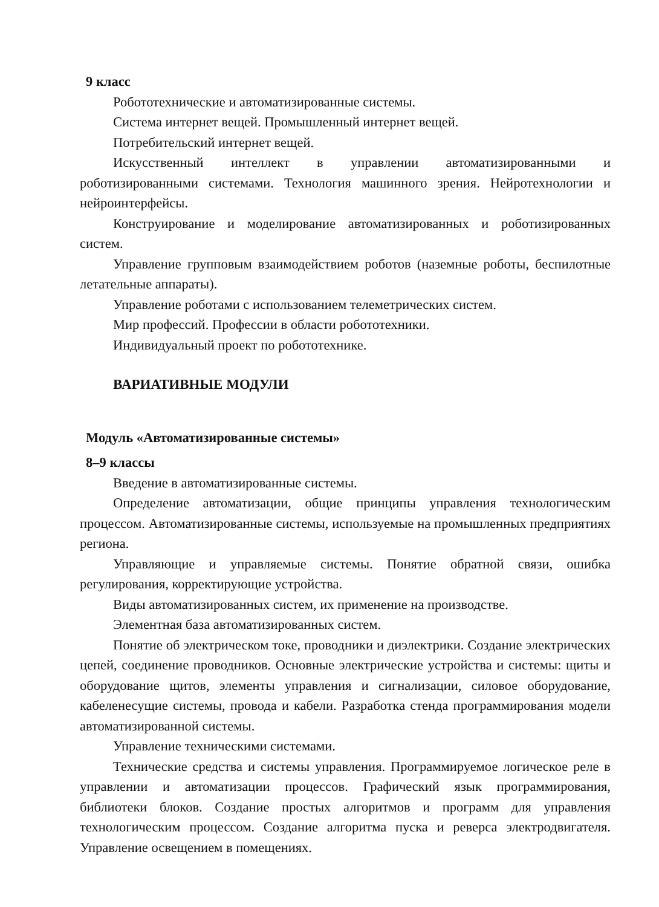9 класс
Робототехнические и автоматизированные системы.
Система интернет вещей. Промышленный интернет вещей.
Потребительский интернет вещей.
Искусственный интеллект в управлении автоматизированными и роботизированными системами. Технология машинного зрения. Нейротехнологии и нейроинтерфейсы.
Конструирование и моделирование автоматизированных и роботизированных систем.
Управление групповым взаимодействием роботов (наземные роботы, беспилотные летательные аппараты).
Управление роботами с использованием телеметрических систем.
Мир профессий. Профессии в области робототехники.
Индивидуальный проект по робототехнике.
ВАРИАТИВНЫЕ МОДУЛИ
Модуль «Автоматизированные системы»
8–9 классы
Введение в автоматизированные системы.
Определение автоматизации, общие принципы управления технологическим процессом. Автоматизированные системы, используемые на промышленных предприятиях региона.
Управляющие и управляемые системы. Понятие обратной связи, ошибка регулирования, корректирующие устройства.
Виды автоматизированных систем, их применение на производстве.
Элементная база автоматизированных систем.
Понятие об электрическом токе, проводники и диэлектрики. Создание электрических цепей, соединение проводников. Основные электрические устройства и системы: щиты и оборудование щитов, элементы управления и сигнализации, силовое оборудование, кабеленесущие системы, провода и кабели. Разработка стенда программирования модели автоматизированной системы.
Управление техническими системами.
Технические средства и системы управления. Программируемое логическое реле в управлении и автоматизации процессов. Графический язык программирования, библиотеки блоков. Создание простых алгоритмов и программ для управления технологическим процессом. Создание алгоритма пуска и реверса электродвигателя. Управление освещением в помещениях.